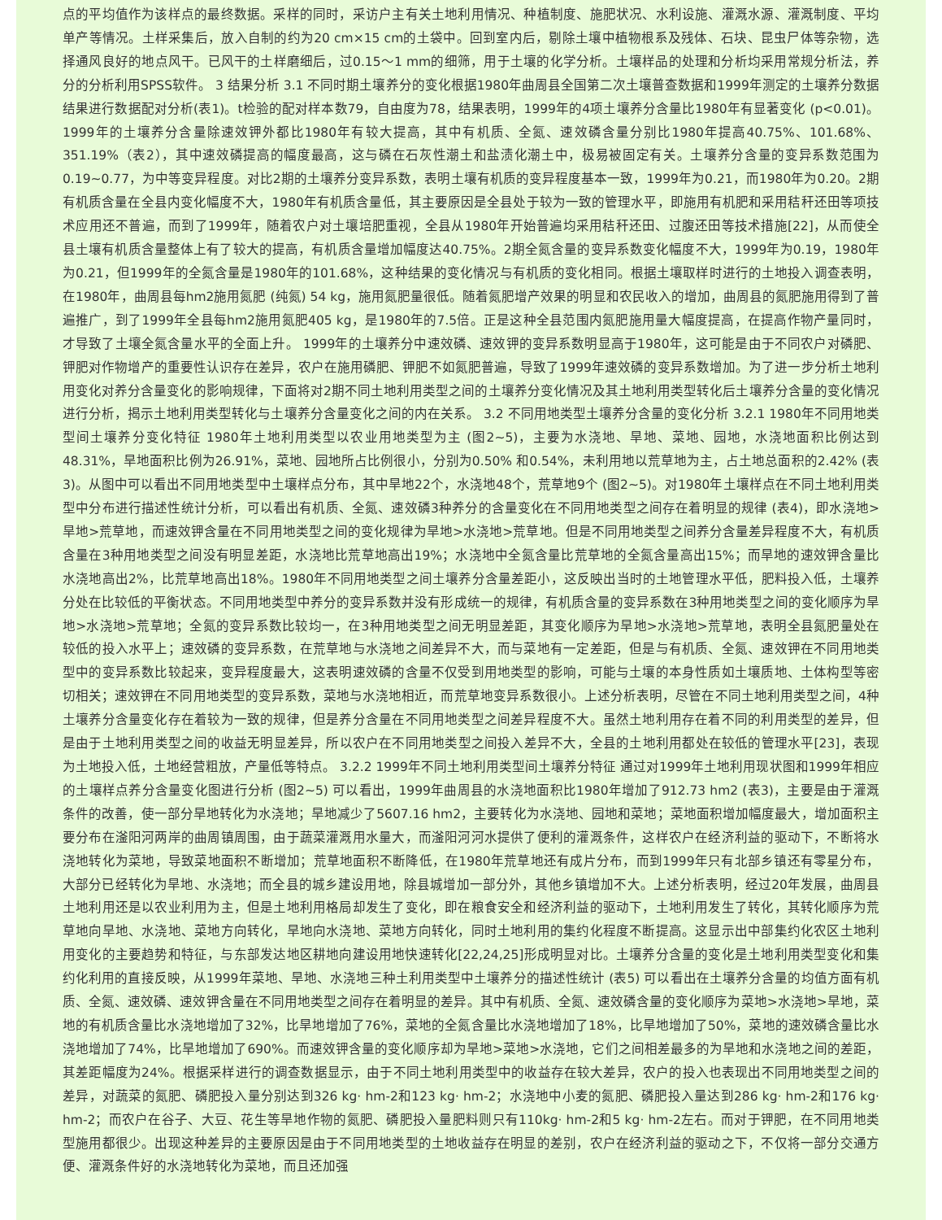点的平均值作为该样点的最终数据。采样的同时，采访户主有关土地利用情况、种植制度、施肥状况、水利设施、灌溉水源、灌溉制度、平均单产等情况。土样采集后，放入自制的约为20 cm×15 cm的土袋中。回到室内后，剔除土壤中植物根系及残体、石块、昆虫尸体等杂物，选择通风良好的地点风干。已风干的土样磨细后，过0.15～1 mm的细筛，用于土壤的化学分析。土壤样品的处理和分析均采用常规分析法，养分的分析利用SPSS软件。 3 结果分析 3.1 不同时期土壤养分的变化根据1980年曲周县全国第二次土壤普查数据和1999年测定的土壤养分数据结果进行数据配对分析(表1)。t检验的配对样本数79，自由度为78，结果表明，1999年的4项土壤养分含量比1980年有显著变化 (p<0.01)。1999年的土壤养分含量除速效钾外都比1980年有较大提高，其中有机质、全氮、速效磷含量分别比1980年提高40.75%、101.68%、351.19%（表2），其中速效磷提高的幅度最高，这与磷在石灰性潮土和盐渍化潮土中，极易被固定有关。土壤养分含量的变异系数范围为0.19~0.77，为中等变异程度。对比2期的土壤养分变异系数，表明土壤有机质的变异程度基本一致，1999年为0.21，而1980年为0.20。2期有机质含量在全县内变化幅度不大，1980年有机质含量低，其主要原因是全县处于较为一致的管理水平，即施用有机肥和采用秸秆还田等项技术应用还不普遍，而到了1999年，随着农户对土壤培肥重视，全县从1980年开始普遍均采用秸秆还田、过腹还田等技术措施[22]，从而使全县土壤有机质含量整体上有了较大的提高，有机质含量增加幅度达40.75%。2期全氮含量的变异系数变化幅度不大，1999年为0.19，1980年为0.21，但1999年的全氮含量是1980年的101.68%，这种结果的变化情况与有机质的变化相同。根据土壤取样时进行的土地投入调查表明，在1980年，曲周县每hm2施用氮肥 (纯氮) 54 kg，施用氮肥量很低。随着氮肥增产效果的明显和农民收入的增加，曲周县的氮肥施用得到了普遍推广，到了1999年全县每hm2施用氮肥405 kg，是1980年的7.5倍。正是这种全县范围内氮肥施用量大幅度提高，在提高作物产量同时，才导致了土壤全氮含量水平的全面上升。 1999年的土壤养分中速效磷、速效钾的变异系数明显高于1980年，这可能是由于不同农户对磷肥、钾肥对作物增产的重要性认识存在差异，农户在施用磷肥、钾肥不如氮肥普遍，导致了1999年速效磷的变异系数增加。为了进一步分析土地利用变化对养分含量变化的影响规律，下面将对2期不同土地利用类型之间的土壤养分变化情况及其土地利用类型转化后土壤养分含量的变化情况进行分析，揭示土地利用类型转化与土壤养分含量变化之间的内在关系。 3.2 不同用地类型土壤养分含量的变化分析 3.2.1 1980年不同用地类型间土壤养分变化特征 1980年土地利用类型以农业用地类型为主 (图2~5)，主要为水浇地、旱地、菜地、园地，水浇地面积比例达到48.31%，旱地面积比例为26.91%，菜地、园地所占比例很小，分别为0.50% 和0.54%，未利用地以荒草地为主，占土地总面积的2.42% (表3)。从图中可以看出不同用地类型中土壤样点分布，其中旱地22个，水浇地48个，荒草地9个 (图2~5)。对1980年土壤样点在不同土地利用类型中分布进行描述性统计分析，可以看出有机质、全氮、速效磷3种养分的含量变化在不同用地类型之间存在着明显的规律 (表4)，即水浇地>旱地>荒草地，而速效钾含量在不同用地类型之间的变化规律为旱地>水浇地>荒草地。但是不同用地类型之间养分含量差异程度不大，有机质含量在3种用地类型之间没有明显差距，水浇地比荒草地高出19%；水浇地中全氮含量比荒草地的全氮含量高出15%；而旱地的速效钾含量比水浇地高出2%，比荒草地高出18%。1980年不同用地类型之间土壤养分含量差距小，这反映出当时的土地管理水平低，肥料投入低，土壤养分处在比较低的平衡状态。不同用地类型中养分的变异系数并没有形成统一的规律，有机质含量的变异系数在3种用地类型之间的变化顺序为旱地>水浇地>荒草地；全氮的变异系数比较均一，在3种用地类型之间无明显差距，其变化顺序为旱地>水浇地>荒草地，表明全县氮肥量处在较低的投入水平上；速效磷的变异系数，在荒草地与水浇地之间差异不大，而与菜地有一定差距，但是与有机质、全氮、速效钾在不同用地类型中的变异系数比较起来，变异程度最大，这表明速效磷的含量不仅受到用地类型的影响，可能与土壤的本身性质如土壤质地、土体构型等密切相关；速效钾在不同用地类型的变异系数，菜地与水浇地相近，而荒草地变异系数很小。上述分析表明，尽管在不同土地利用类型之间，4种土壤养分含量变化存在着较为一致的规律，但是养分含量在不同用地类型之间差异程度不大。虽然土地利用存在着不同的利用类型的差异，但是由于土地利用类型之间的收益无明显差异，所以农户在不同用地类型之间投入差异不大，全县的土地利用都处在较低的管理水平[23]，表现为土地投入低，土地经营粗放，产量低等特点。 3.2.2 1999年不同土地利用类型间土壤养分特征 通过对1999年土地利用现状图和1999年相应的土壤样点养分含量变化图进行分析 (图2~5) 可以看出，1999年曲周县的水浇地面积比1980年增加了912.73 hm2 (表3)，主要是由于灌溉条件的改善，使一部分旱地转化为水浇地；旱地减少了5607.16 hm2，主要转化为水浇地、园地和菜地；菜地面积增加幅度最大，增加面积主要分布在滏阳河两岸的曲周镇周围，由于蔬菜灌溉用水量大，而滏阳河河水提供了便利的灌溉条件，这样农户在经济利益的驱动下，不断将水浇地转化为菜地，导致菜地面积不断增加；荒草地面积不断降低，在1980年荒草地还有成片分布，而到1999年只有北部乡镇还有零星分布，大部分已经转化为旱地、水浇地；而全县的城乡建设用地，除县城增加一部分外，其他乡镇增加不大。上述分析表明，经过20年发展，曲周县土地利用还是以农业利用为主，但是土地利用格局却发生了变化，即在粮食安全和经济利益的驱动下，土地利用发生了转化，其转化顺序为荒草地向旱地、水浇地、菜地方向转化，旱地向水浇地、菜地方向转化，同时土地利用的集约化程度不断提高。这显示出中部集约化农区土地利用变化的主要趋势和特征，与东部发达地区耕地向建设用地快速转化[22,24,25]形成明显对比。土壤养分含量的变化是土地利用类型变化和集约化利用的直接反映，从1999年菜地、旱地、水浇地三种土利用类型中土壤养分的描述性统计 (表5) 可以看出在土壤养分含量的均值方面有机质、全氮、速效磷、速效钾含量在不同用地类型之间存在着明显的差异。其中有机质、全氮、速效磷含量的变化顺序为菜地>水浇地>旱地，菜地的有机质含量比水浇地增加了32%，比旱地增加了76%，菜地的全氮含量比水浇地增加了18%，比旱地增加了50%，菜地的速效磷含量比水浇地增加了74%，比旱地增加了690%。而速效钾含量的变化顺序却为旱地>菜地>水浇地，它们之间相差最多的为旱地和水浇地之间的差距，其差距幅度为24%。根据采样进行的调查数据显示，由于不同土地利用类型中的收益存在较大差异，农户的投入也表现出不同用地类型之间的差异，对蔬菜的氮肥、磷肥投入量分别达到326 kg· hm-2和123 kg· hm-2；水浇地中小麦的氮肥、磷肥投入量达到286 kg· hm-2和176 kg· hm-2；而农户在谷子、大豆、花生等旱地作物的氮肥、磷肥投入量肥料则只有110kg· hm-2和5 kg· hm-2左右。而对于钾肥，在不同用地类型施用都很少。出现这种差异的主要原因是由于不同用地类型的土地收益存在明显的差别，农户在经济利益的驱动之下，不仅将一部分交通方便、灌溉条件好的水浇地转化为菜地，而且还加强